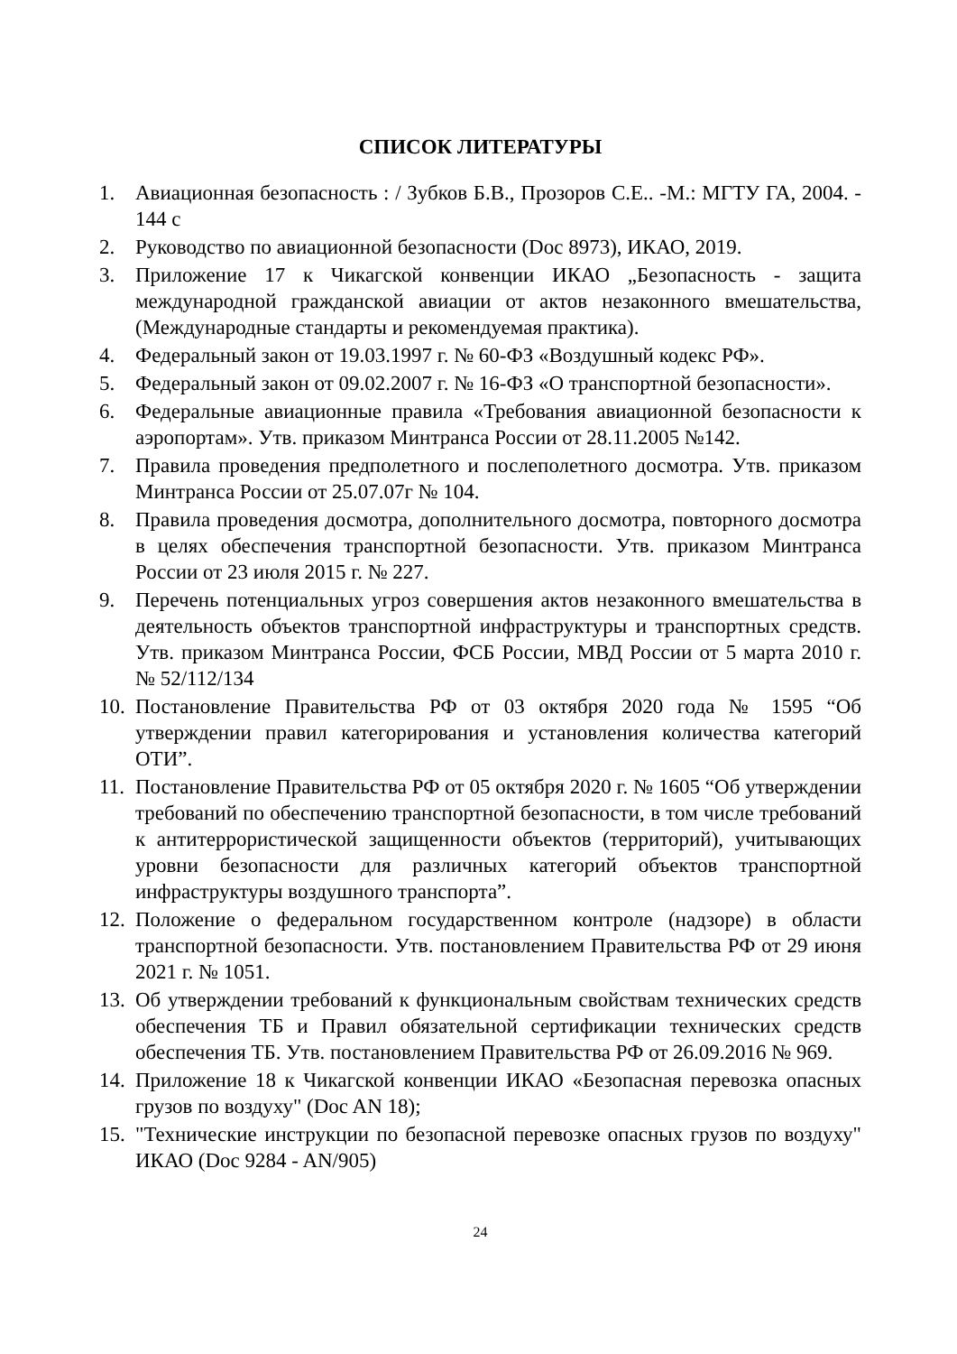СПИСОК ЛИТЕРАТУРЫ
1. Авиационная безопасность : / Зубков Б.В., Прозоров С.Е.. -М.: МГТУ ГА, 2004. - 144 с
2. Руководство по авиационной безопасности (Doc 8973), ИКАО, 2019.
3. Приложение 17 к Чикагской конвенции ИКАО „Безопасность - защита международной гражданской авиации от актов незаконного вмешательства, (Международные стандарты и рекомендуемая практика).
4. Федеральный закон от 19.03.1997 г. № 60-ФЗ «Воздушный кодекс РФ».
5. Федеральный закон от 09.02.2007 г. № 16-ФЗ «О транспортной безопасности».
6. Федеральные авиационные правила «Требования авиационной безопасности к аэропортам». Утв. приказом Минтранса России от 28.11.2005 №142.
7. Правила проведения предполетного и послеполетного досмотра. Утв. приказом Минтранса России от 25.07.07г № 104.
8. Правила проведения досмотра, дополнительного досмотра, повторного досмотра в целях обеспечения транспортной безопасности. Утв. приказом Минтранса России от 23 июля 2015 г. № 227.
9. Перечень потенциальных угроз совершения актов незаконного вмешательства в деятельность объектов транспортной инфраструктуры и транспортных средств. Утв. приказом Минтранса России, ФСБ России, МВД России от 5 марта 2010 г. № 52/112/134
10. Постановление Правительства РФ от 03 октября 2020 года № 1595 “Об утверждении правил категорирования и установления количества категорий ОТИ”.
11. Постановление Правительства РФ от 05 октября 2020 г. № 1605 “Об утверждении требований по обеспечению транспортной безопасности, в том числе требований к антитеррористической защищенности объектов (территорий), учитывающих уровни безопасности для различных категорий объектов транспортной инфраструктуры воздушного транспорта”.
12. Положение о федеральном государственном контроле (надзоре) в области транспортной безопасности. Утв. постановлением Правительства РФ от 29 июня 2021 г. № 1051.
13. Об утверждении требований к функциональным свойствам технических средств обеспечения ТБ и Правил обязательной сертификации технических средств обеспечения ТБ. Утв. постановлением Правительства РФ от 26.09.2016 № 969.
14. Приложение 18 к Чикагской конвенции ИКАО «Безопасная перевозка опасных грузов по воздуху" (Doc AN 18);
15. "Технические инструкции по безопасной перевозке опасных грузов по воздуху" ИКАО (Doc 9284 - AN/905)
24